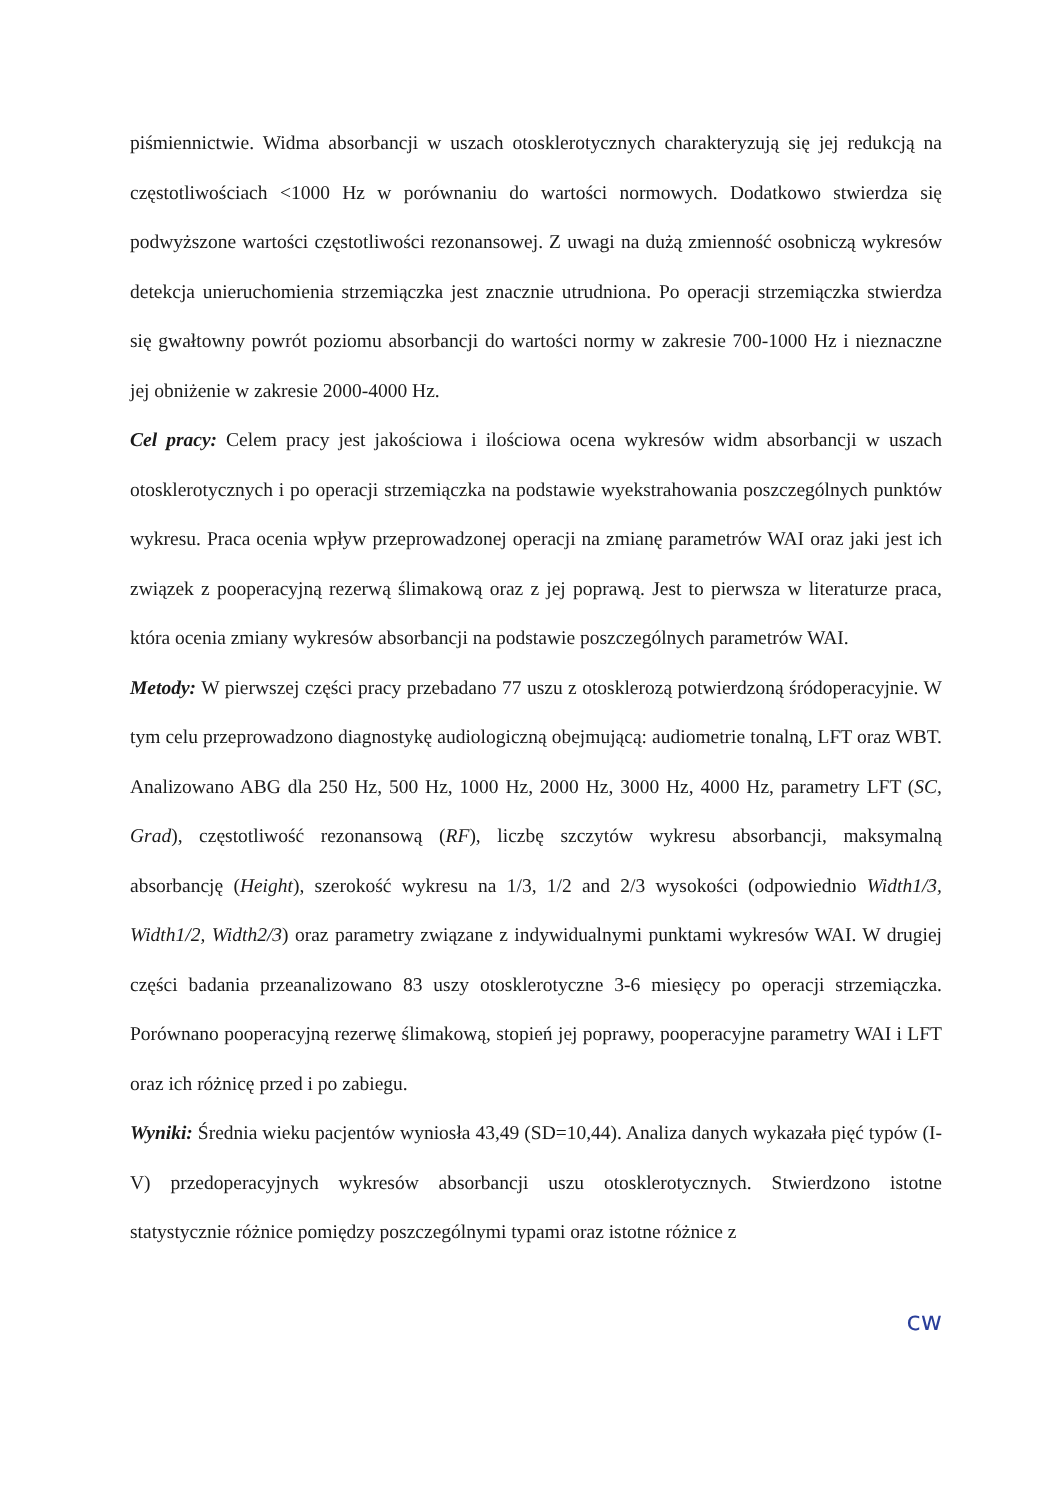piśmiennictwie. Widma absorbancji w uszach otosklerotycznych charakteryzują się jej redukcją na częstotliwościach <1000 Hz w porównaniu do wartości normowych. Dodatkowo stwierdza się podwyższone wartości częstotliwości rezonansowej. Z uwagi na dużą zmienność osobniczą wykresów detekcja unieruchomienia strzemiączka jest znacznie utrudniona. Po operacji strzemiączka stwierdza się gwałtowny powrót poziomu absorbancji do wartości normy w zakresie 700-1000 Hz i nieznaczne jej obniżenie w zakresie 2000-4000 Hz.
Cel pracy: Celem pracy jest jakościowa i ilościowa ocena wykresów widm absorbancji w uszach otosklerotycznych i po operacji strzemiączka na podstawie wyekstrahowania poszczególnych punktów wykresu. Praca ocenia wpływ przeprowadzonej operacji na zmianę parametrów WAI oraz jaki jest ich związek z pooperacyjną rezerwą ślimakową oraz z jej poprawą. Jest to pierwsza w literaturze praca, która ocenia zmiany wykresów absorbancji na podstawie poszczególnych parametrów WAI.
Metody: W pierwszej części pracy przebadano 77 uszu z otosklerozą potwierdzoną śródoperacyjnie. W tym celu przeprowadzono diagnostykę audiologiczną obejmującą: audiometrie tonalną, LFT oraz WBT. Analizowano ABG dla 250 Hz, 500 Hz, 1000 Hz, 2000 Hz, 3000 Hz, 4000 Hz, parametry LFT (SC, Grad), częstotliwość rezonansową (RF), liczbę szczytów wykresu absorbancji, maksymalną absorbancję (Height), szerokość wykresu na 1/3, 1/2 and 2/3 wysokości (odpowiednio Width1/3, Width1/2, Width2/3) oraz parametry związane z indywidualnymi punktami wykresów WAI. W drugiej części badania przeanalizowano 83 uszy otosklerotyczne 3-6 miesięcy po operacji strzemiączka. Porównano pooperacyjną rezerwę ślimakową, stopień jej poprawy, pooperacyjne parametry WAI i LFT oraz ich różnicę przed i po zabiegu.
Wyniki: Średnia wieku pacjentów wyniosła 43,49 (SD=10,44). Analiza danych wykazała pięć typów (I-V) przedoperacyjnych wykresów absorbancji uszu otosklerotycznych. Stwierdzono istotne statystycznie różnice pomiędzy poszczególnymi typami oraz istotne różnice z
cw